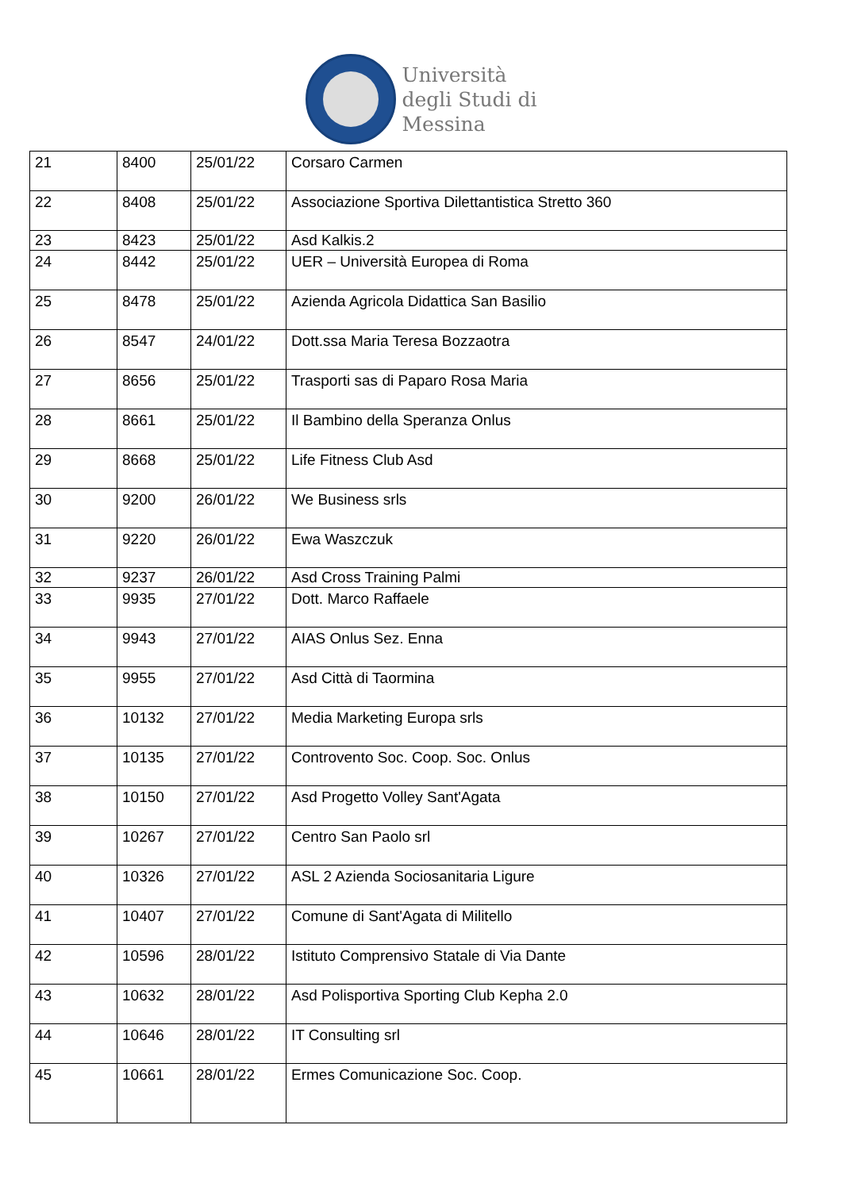Università
degli Studi di
Messina
| 21 | 8400 | 25/01/22 | Corsaro Carmen |
| 22 | 8408 | 25/01/22 | Associazione Sportiva Dilettantistica Stretto 360 |
| 23 | 8423 | 25/01/22 | Asd Kalkis.2 |
| 24 | 8442 | 25/01/22 | UER – Università Europea di Roma |
| 25 | 8478 | 25/01/22 | Azienda Agricola Didattica San Basilio |
| 26 | 8547 | 24/01/22 | Dott.ssa Maria Teresa Bozzaotra |
| 27 | 8656 | 25/01/22 | Trasporti sas di Paparo Rosa Maria |
| 28 | 8661 | 25/01/22 | Il Bambino della Speranza Onlus |
| 29 | 8668 | 25/01/22 | Life Fitness Club Asd |
| 30 | 9200 | 26/01/22 | We Business srls |
| 31 | 9220 | 26/01/22 | Ewa Waszczuk |
| 32 | 9237 | 26/01/22 | Asd Cross Training Palmi |
| 33 | 9935 | 27/01/22 | Dott. Marco Raffaele |
| 34 | 9943 | 27/01/22 | AIAS Onlus Sez. Enna |
| 35 | 9955 | 27/01/22 | Asd Città di Taormina |
| 36 | 10132 | 27/01/22 | Media Marketing Europa srls |
| 37 | 10135 | 27/01/22 | Controvento Soc. Coop. Soc. Onlus |
| 38 | 10150 | 27/01/22 | Asd Progetto Volley Sant'Agata |
| 39 | 10267 | 27/01/22 | Centro San Paolo srl |
| 40 | 10326 | 27/01/22 | ASL 2 Azienda Sociosanitaria Ligure |
| 41 | 10407 | 27/01/22 | Comune di Sant'Agata di Militello |
| 42 | 10596 | 28/01/22 | Istituto Comprensivo Statale di Via Dante |
| 43 | 10632 | 28/01/22 | Asd Polisportiva Sporting Club Kepha 2.0 |
| 44 | 10646 | 28/01/22 | IT Consulting srl |
| 45 | 10661 | 28/01/22 | Ermes Comunicazione Soc. Coop. |